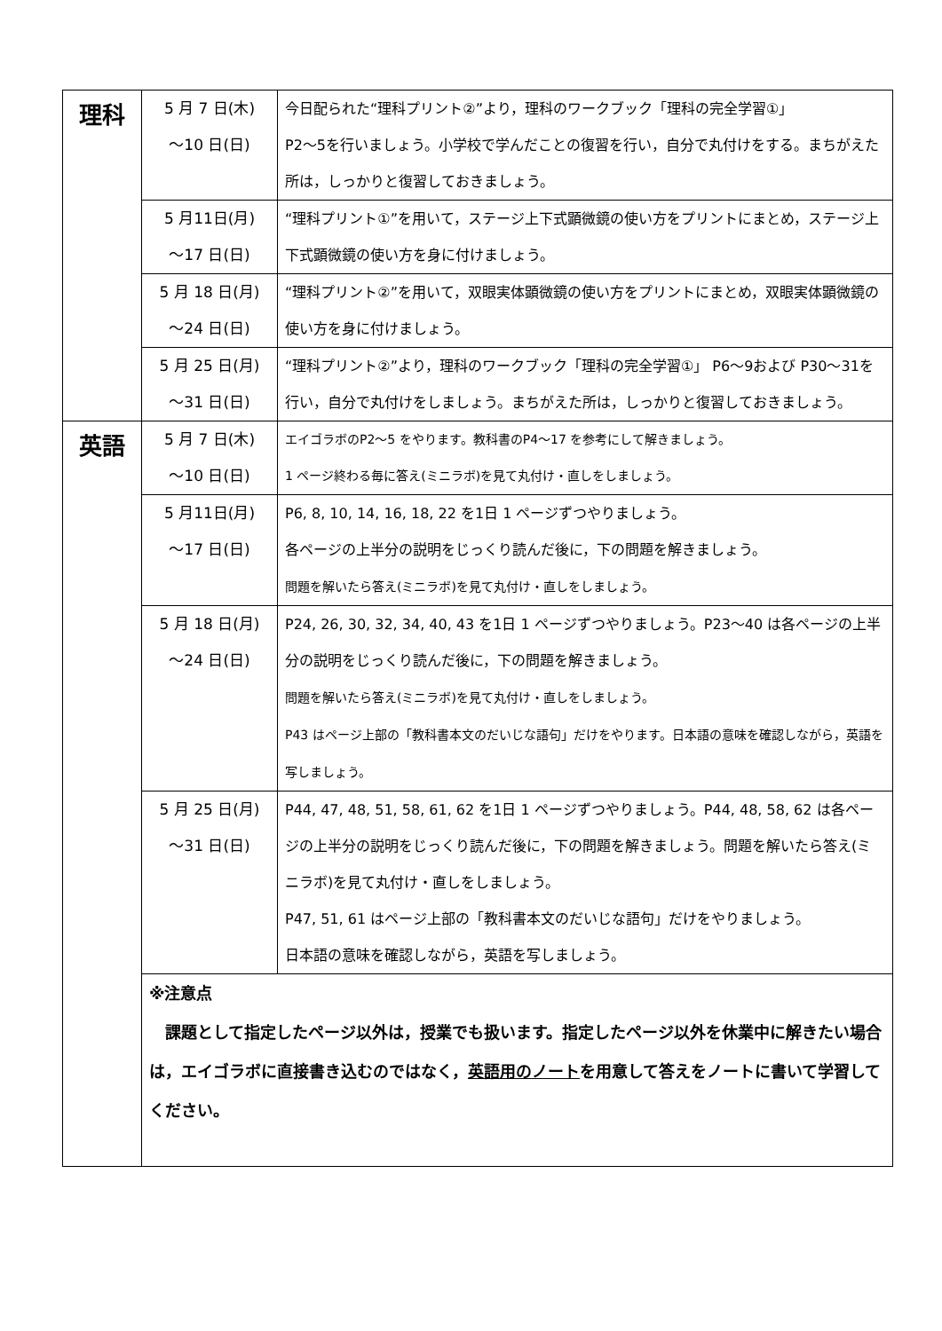| 理科 | 5 月 7 日(木) ～10 日(日) | 今日配られた“理科プリント②”より，理科のワークブック「理科の完全学習①」 P2～5を行いましょう。小学校で学んだことの復習を行い，自分で丸付けをする。まちがえた所は，しっかりと復習しておきましょう。 |
| | 5 月11日(月) ～17 日(日) | “理科プリント①”を用いて，ステージ上下式顕微鏡の使い方をプリントにまとめ，ステージ上下式顕微鏡の使い方を身に付けましょう。 |
| | 5 月 18 日(月) ～24 日(日) | “理科プリント②”を用いて，双眼実体顕微鏡の使い方をプリントにまとめ，双眼実体顕微鏡の使い方を身に付けましょう。 |
| | 5 月 25 日(月) ～31 日(日) | “理科プリント②”より，理科のワークブック「理科の完全学習①」 P6～9および P30～31を行い，自分で丸付けをしましょう。まちがえた所は，しっかりと復習しておきましょう。 |
| 英語 | 5 月 7 日(木) ～10 日(日) | エイゴラボのP2～5 をやります。教科書のP4～17 を参考にして解きましょう。 1 ページ終わる毎に答え(ミニラボ)を見て丸付け・直しをしましょう。 |
| | 5 月11日(月) ～17 日(日) | P6, 8, 10, 14, 16, 18, 22 を1日 1 ページずつやりましょう。 各ページの上半分の説明をじっくり読んだ後に，下の問題を解きましょう。 問題を解いたら答え(ミニラボ)を見て丸付け・直しをしましょう。 |
| | 5 月 18 日(月) ～24 日(日) | P24, 26, 30, 32, 34, 40, 43 を1日 1 ページずつやりましょう。P23～40 は各ページの上半分の説明をじっくり読んだ後に，下の問題を解きましょう。 問題を解いたら答え(ミニラボ)を見て丸付け・直しをしましょう。 P43 はページ上部の「教科書本文のだいじな語句」だけをやります。日本語の意味を確認しながら，英語を写しましょう。 |
| | 5 月 25 日(月) ～31 日(日) | P44, 47, 48, 51, 58, 61, 62 を1日 1 ページずつやりましょう。P44, 48, 58, 62 は各ページの上半分の説明をじっくり読んだ後に，下の問題を解きましょう。問題を解いたら答え(ミニラボ)を見て丸付け・直しをしましょう。 P47, 51, 61 はページ上部の「教科書本文のだいじな語句」だけをやりましょう。 日本語の意味を確認しながら，英語を写しましょう。 |
| | ※注意点 課題として指定したページ以外は，授業でも扱います。指定したページ以外を休業中に解きたい場合は，エイゴラボに直接書き込むのではなく， 英語用のノート を用意して答えをノートに書いて学習してください。 | |